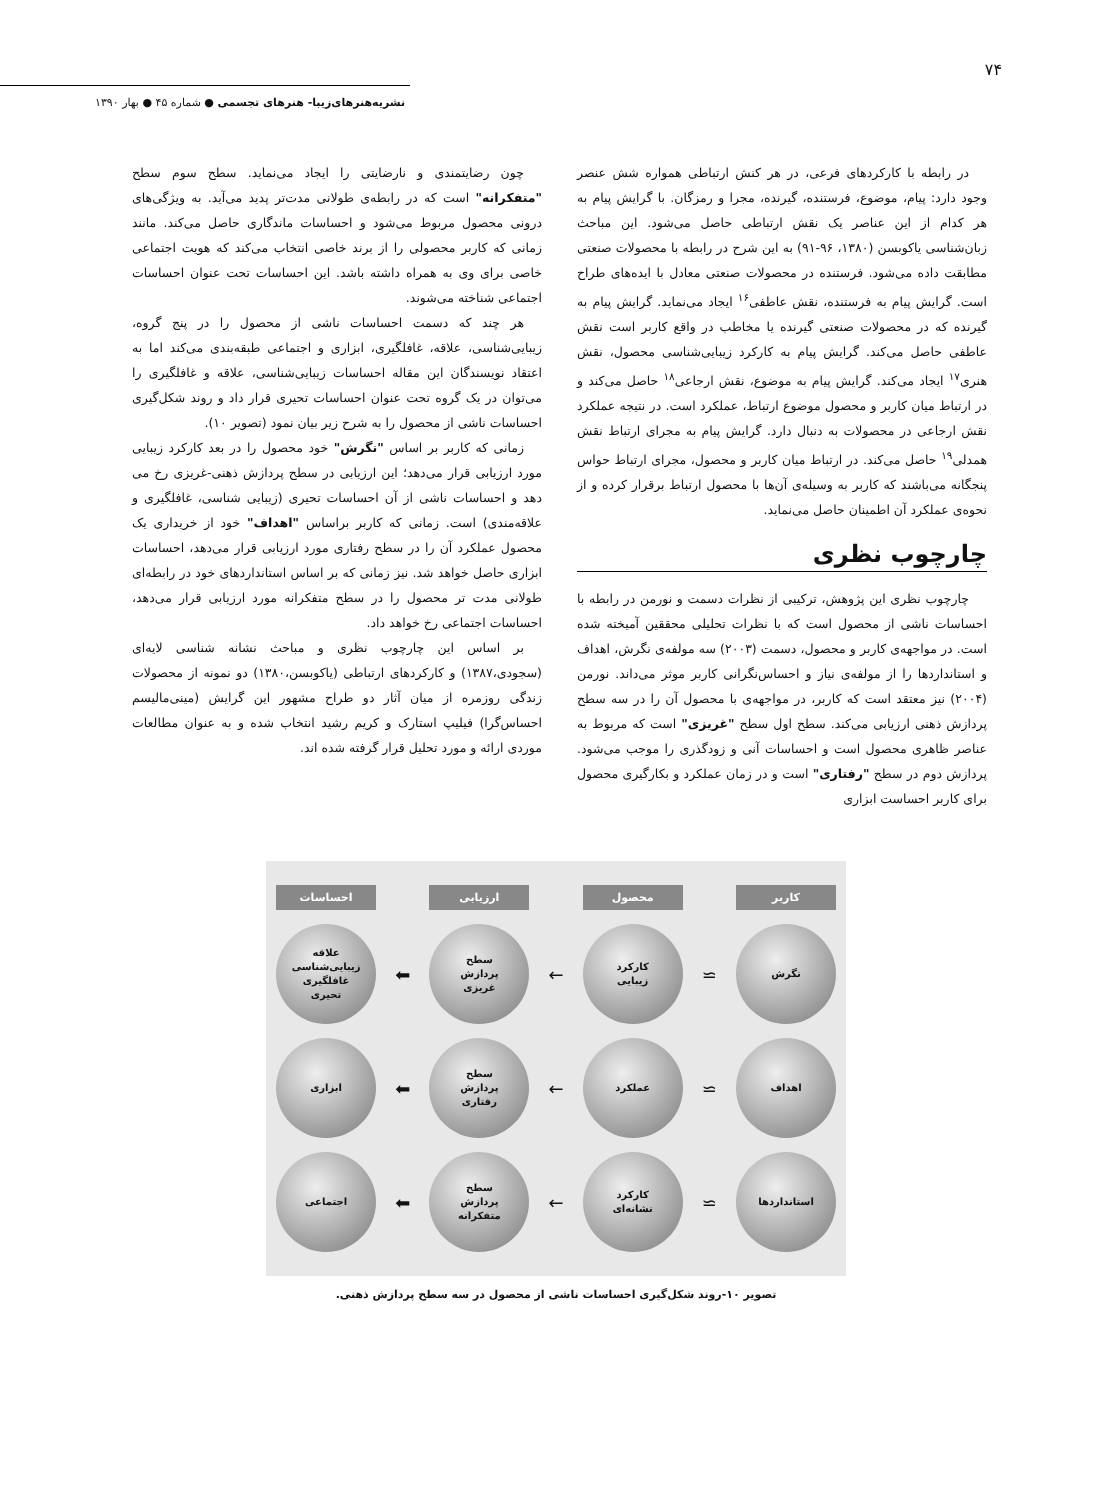۷۴
نشریه‌هنرهای‌زیبا- هنرهای تجسمی ● شماره ۴۵ ● بهار ۱۳۹۰
در رابطه با کارکردهای فرعی، در هر کنش ارتباطی همواره شش عنصر وجود دارد: پیام، موضوع، فرستنده، گیرنده، مجرا و رمزگان. با گرایش پیام به هر کدام از این عناصر یک نقش ارتباطی حاصل می‌شود. این مباحث زبان‌شناسی یاکوبسن (۱۳۸۰، ۹۶-۹۱) به این شرح در رابطه با محصولات صنعتی مطابقت داده می‌شود. فرستنده در محصولات صنعتی معادل با ایده‌های طراح است. گرایش پیام به فرستنده، نقش عاطفی<sup>۱۶</sup> ایجاد می‌نماید. گرایش پیام به گیرنده که در محصولات صنعتی گیرنده یا مخاطب در واقع کاربر است نقش عاطفی حاصل می‌کند. گرایش پیام به کارکرد زیبایی‌شناسی محصول، نقش هنری<sup>۱۷</sup> ایجاد می‌کند. گرایش پیام به موضوع، نقش ارجاعی<sup>۱۸</sup> حاصل می‌کند و در ارتباط میان کاربر و محصول موضوع ارتباط، عملکرد است. در نتیجه عملکرد نقش ارجاعی در محصولات به دنبال دارد. گرایش پیام به مجرای ارتباط نقش همدلی<sup>۱۹</sup> حاصل می‌کند. در ارتباط میان کاربر و محصول، مجرای ارتباط حواس پنجگانه می‌باشند که کاربر به وسیله‌ی آن‌ها با محصول ارتباط برقرار کرده و از نحوه‌ی عملکرد آن اطمینان حاصل می‌نماید.
چارچوب نظری
چارچوب نظری این پژوهش، ترکیبی از نظرات دسمت و نورمن در رابطه با احساسات ناشی از محصول است که با نظرات تحلیلی محققین آمیخته شده است. در مواجهه‌ی کاربر و محصول، دسمت (۲۰۰۳) سه مولفه‌ی نگرش، اهداف و استانداردها را از مولفه‌ی نیاز و احساس‌نگرانی کاربر موثر می‌داند. نورمن (۲۰۰۴) نیز معتقد است که کاربر، در مواجهه‌ی با محصول آن را در سه سطح پردازش ذهنی ارزیابی می‌کند. سطح اول سطح "غریزی" است که مربوط به عناصر ظاهری محصول است و احساسات آنی و زودگذری را موجب می‌شود. پردازش دوم در سطح "رفتاری" است و در زمان عملکرد و بکارگیری محصول برای کاربر احساست ابزاری
چون رضایتمندی و نارضایتی را ایجاد می‌نماید. سطح سوم سطح "متفکرانه" است که در رابطه‌ی طولانی مدت‌تر پدید می‌آید. به ویژگی‌های درونی محصول مربوط می‌شود و احساسات ماندگاری حاصل می‌کند. مانند زمانی که کاربر محصولی را از برند خاصی انتخاب می‌کند که هویت اجتماعی خاصی برای وی به همراه داشته باشد. این احساسات تحت عنوان احساسات اجتماعی شناخته می‌شوند.
هر چند که دسمت احساسات ناشی از محصول را در پنج گروه، زیبایی‌شناسی، علاقه، غافلگیری، ابزاری و اجتماعی طبقه‌بندی می‌کند اما به اعتقاد نویسندگان این مقاله احساسات زیبایی‌شناسی، علاقه و غافلگیری را می‌توان در یک گروه تحت عنوان احساسات تحیری قرار داد و روند شکل‌گیری احساسات ناشی از محصول را به شرح زیر بیان نمود (تصویر ۱۰).
زمانی که کاربر بر اساس "نگرش" خود محصول را در بعد کارکرد زیبایی مورد ارزیابی قرار می‌دهد؛ این ارزیابی در سطح پردازش ذهنی-غریزی رخ می دهد و احساسات ناشی از آن احساسات تحیری (زیبایی شناسی، غافلگیری و علاقه‌مندی) است. زمانی که کاربر براساس "اهداف" خود از خریداری یک محصول عملکرد آن را در سطح رفتاری مورد ارزیابی قرار می‌دهد، احساسات ابزاری حاصل خواهد شد. نیز زمانی که بر اساس استانداردهای خود در رابطه‌ای طولانی مدت تر محصول را در سطح متفکرانه مورد ارزیابی قرار می‌دهد، احساسات اجتماعی رخ خواهد داد.
بر اساس این چارچوب نظری و مباحث نشانه شناسی لایه‌ای (سجودی،۱۳۸۷) و کارکردهای ارتباطی (یاکوبسن،۱۳۸۰) دو نمونه از محصولات زندگی روزمره از میان آثار دو طراح مشهور این گرایش (مینی‌مالیسم احساس‌گرا) فیلیپ استارک و کریم رشید انتخاب شده و به عنوان مطالعات موردی ارائه و مورد تحلیل قرار گرفته شده اند.
کاربر محصول ارزیابی احساسات
نگرش
≃
کارکرد
زیبایی
←
سطح
پردازش
غریزی
⬅
علاقه
زیبایی‌شناسی
غافلگیری
تحیری
اهداف
≃
عملکرد
←
سطح
پردازش
رفتاری
⬅
ابزاری
استانداردها
≃
کارکرد
نشانه‌ای
←
سطح
پردازش
متفکرانه
⬅
اجتماعی
تصویر ۱۰-روند شکل‌گیری احساسات ناشی از محصول در سه سطح پردازش ذهنی.